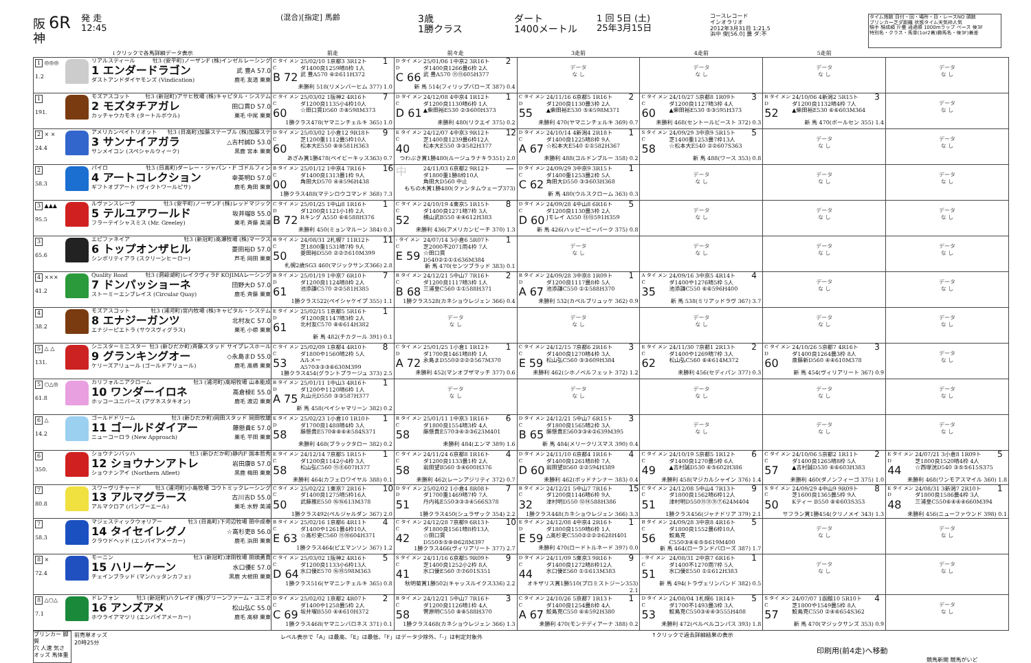阪 6R
神
発 走
12:45
(混合)[指定] 馬齢
3歳
1勝クラス
ダート
1400メートル
1 回 5日 (土)
25年3月15日
コースレコード
インオラリオ
2012年3月31日 1:21.5
浜中 俊[56.0] 曇 ダ:不
タイム指数 日付・回・場所・日・レースNO 頭数
ブリンカー芝ダ距離 状態タイム天気枠人気
騎手 騎成績 斤量 通過順 1000mラップ ペース 後3F
特別名・クラス・馬重(1or2着)勝馬名・後3F)着差
| ↓クリックで各馬詳細データ表示 | 前走 | 前々走 | 3走前 | 4走前 | 5走前 | |
| --- | --- | --- | --- | --- | --- | --- |
| 1 ◎◎◎ 1.2 リアルスティール 牡3 (安平町)ノーザンF (株)インゼルレーシング 1 エンダードラゴン 武 豊A 57.0 ダストアンドダイヤモンズ (Vindication) 鹿毛 友道 栗東 | C タイ メン C B 72 25/02/10 1京都3 3R12ト ダ1400良1259晴8枠 1人 武 豊A570 ④②611H372 1 未勝利 518(リメンバーヒム 377) 1.0 | D タイ メン D C 66 25/01/06 1中京2 3R16ト ダ1400良1266曇6枠 2人 武 豊A570 ⑪⑪605H377 2 新 馬 514(フィリップバローズ 387) 0.4 | データ な し | データ な し | データ な し | データ な し |
| 1 191. モズアスコット 牡3 (新冠町)アサヒ牧場 (株)キャピタル・システム 2 モズタチアガレ 田口貫D 57.0 カッチャウカモネ (タートルボウル) 栗毛 中尾 栗東 | C タイ メン C 60 25/03/02 1阪神2 4R16ト ダ1200良1135小4枠10人 ☆田口貫D560 ⑦⑧598M373 7 1勝クラス478(ヤマニンチェルキ 365) 1.0 | D タイ メン C D 61 24/12/08 4中京4 1R12ト ダ1200良1130晴6枠 1人 ▲柴田裕E530 ②③600H373 1 未勝利 480(リクエイ 375) 0.2 | C タイ メン D 55 24/11/16 6京都5 1R16ト ダ1200良1130曇3枠 2人 ▲柴田裕E530 ⑤④598M371 2 未勝利 470(ヤマニンチェルキ 369) 0.7 | C タイ メン C 60 24/10/27 5京都8 1R09ト ダ1200良1127晴3枠 4人 ▲柴田裕E530 ⑤③595H373 3 未勝利 468(セントールビースト 372) 0.3 | B タイ メン D 52 24/10/06 4新潟2 5R15ト ダ1200良1132晴4枠 7人 ▲柴田裕E530 ⑥⑥603M364 3 新 馬 470(ボールセン 355) 1.4 | データ な し |
| 2 × × 24.4 アメリカンペイトリオット 牡3 (日高町)加藤ステーブル (株)加藤ステ 3 サンナイアガラ △吉村誠D 53.0 サンメイコン (スペシャルウィーク) 黒鹿 宮本 栗東 | D タイ メン C 60 25/03/02 1小倉12 9R18ト 芝1200重1112曇5枠10人 松本大E550 ⑧⑨581H363 9 あざみ賞1勝478(ベイビーキッス363) 0.7 | E タイ メン C 40 24/12/07 4中京3 9R12ト 芝1400良1239曇6枠12人 松本大E550 ③③582H377 12 つわぶき賞1勝480(ルージュラナキラ351) 2.0 | D タイ メン C A 67 24/10/14 4新潟4 2R18ト ダ1400良1225晴8枠 9人 ☆松本大E540 ①①582H367 1 未勝利 488(コルドンブルー 358) 0.2 | S タイ メン C 58 24/09/29 3中京9 5R15ト 芝1400重1253曇7枠13人 ☆松本大E540 ②②607S363 5 新 馬 488(ワース 353) 0.8 | データ な し | データ な し |
| 2 58.3 パイロ 牡3 (日高町)ダーレー・ジャパン・F ゴドルフィン 4 アートコレクション 幸英明D 57.0 ギフトオブアート (ヴィクトワールピサ) 鹿毛 角田 栗東 | B タイ メン C 00 25/01/12 1中京4 7R16ト ダ1400良1313曇1枠 9人 角田大D570 ④④596H438 16 1勝クラス488(マテンロウコマンド 368) 7.3 | 中 24/11/03 6京都2 9R12ト ダ1800重1勝8枠10人 角田大D560 中止 — もちの木賞1勝480(クァンタムウェーブ373) | D タイ メン C C 62 24/09/29 3中京9 3R15ト ダ1400重1253曇2枠 5人 角田大D550 ③③603H368 1 新 馬 480(ウルスクローム 363) 0.3 | データ な し | データ な し | データ な し |
| 3 ▲▲▲ 95.5 ルヴァンスレーヴ 牡3 (安平町)ノーザンF (株)レッドマジック 5 テルユアワールド 坂井瑠B 55.0 フラーテイシャスミス (Mr. Greeley) 栗毛 斉藤 美浦 | C タイ メン D B 72 25/01/25 1中山8 1R16ト ダ1200良1121小1枠 2人 Rキング A550 ⑥⑥588H376 1 未勝利 450(ミョンマルーン 384) 0.3 | C タイ メン C 52 24/10/19 4東京5 1R15ト ダ1400良1271晴7枠 3人 横山武B550 ④④612H383 8 未勝利 436(アメリカンビーチ 370) 1.3 | D タイ メン C D 60 24/09/28 4中山8 6R16ト ダ1200良1130曇3枠 2人 Jモレイ A550 ⑬⑬591H359 5 新 馬 426(ハッピーピーパーク 375) 0.8 | データ な し | データ な し | データ な し |
| 3 65.6 エピファネイア 牡3 (新冠町)高瀬牧場 (株)マークス 6 トップオンザヒル 菱田裕D 57.0 シンポリティアラ (スクリーンヒーロー) 芦毛 岡田 栗東 | B タイ メン C 50 24/08/31 2札幌7 11R12ト 芝1800重1531晴7枠 9人 菱田裕D550 ②②⑦610M399 11 札幌2歳SG3 460(マジックサンズ366) 2.8 | - タイ メン C E 59 24/07/14 3小倉6 5R07ト 芝2000不2071雨4枠 7人 ☆田口貫D540②①①①636M384 1 新 馬 470(センツブラッド 383) 0.1 | データ な し | データ な し | データ な し | データ な し |
| 4 ××× 41.2 Quality Road 牡3 (洞爺湖町)レイクヴィラF KOJIMAレーシング 7 ドンパッショーネ 団野大D 57.0 ストーミーエンブレイス (Circular Quay) 鹿毛 斉藤 栗東 | B タイ メン D 61 25/01/19 1中京7 6R10ト ダ1200良1124晴8枠 2人 池添謙C570 ②②581H385 7 1勝クラス522(ペイシャケイプ 355) 1.1 | B タイ メン C B 68 24/12/21 5中山7 7R16ト ダ1200良1117晴3枠 1人 三浦皇C560 ①①588H371 2 1勝クラス528(カネショウレジェン 366) 0.4 | B タイ メン D A 67 24/09/28 3中京8 1R09ト ダ1200良1117曇8枠 5人 池添謙C550 ①①588H370 1 未勝利 532(カペルブリュッケ 362) 0.9 | A タイ メン C 35 24/09/16 3中京5 4R14ト ダ1400や1276晴5枠 5人 池添謙C550 ⑥⑥596H400 4 新 馬 538(ミリアッドラヴ 367) 3.7 | データ な し | データ な し |
| 4 38.2 モズアスコット 牡3 (浦河町)宮内牧場 (株)キャピタル・システム 8 エナジーガンツ 北村友C 57.0 エナジーピエトラ (サウスヴィグラス) 栗毛 小椋 栗東 | E タイ メン D 61 25/02/15 1京都5 5R16ト ダ1200良1147晴3枠 2人 北村友C570 ⑧⑥614H382 1 新 馬 482(チカクール 391) 0.1 | データ な し | データ な し | データ な し | データ な し | データ な し |
| 5 △ △ 131. シニスターミニスター 牡3 (新ひだか町)斉藤スタッド サイプレスホール 9 グランキングオー ◇永島まD 55.0 ケリーズアリュール (ゴールドアリュール) 鹿毛 高橋 栗東 | C タイ メン C 53 25/02/09 1京都4 4R10ト ダ1800や1560晴2枠 5人 Aルメー A570③③③⑥630M399 8 1勝クラス454(グラントプラージュ 373) 2.5 | C タイ メン D A 72 25/01/25 1小倉1 1R12ト ダ1700良1461晴8枠 1人 永島まD550②②②②567M370 1 未勝利 452(マンオブザマッチ 377) 0.6 | C タイ メン C E 59 24/12/15 7京都6 2R16ト ダ1400良1270晴4枠 3人 松山弘C560 ③③609H384 3 未勝利 462(シホノベルフェット 372) 1.2 | E タイ メン C 62 24/11/30 7京都1 2R13ト ダ1400や1269晴7枠 3人 松山弘C560 ⑥④614M372 2 未勝利 456(セディパン 377) 0.3 | C タイ メン D 60 24/10/26 5京都7 4R16ト ダ1400良1264曇3枠 8人 斎藤新D560 ④④610M378 3 新 馬 454(ヴィリアリート 367) 0.9 | データ な し |
| 5 ○△◎ 61.8 カリフォルニアクローム 牡3 (浦河町)高昭牧場 山本能成 10 ワンダーイロネ 高倉稜E 55.0 ホッコーユニバース (アグネスタキオン) 鹿毛 渡辺 栗東 | B タイ メン D A 75 25/01/11 1中山3 4R16ト ダ1200や1120晴6枠 1人 丸山元D550 ③③587H377 1 新 馬 458(ペイシャマリーン 382) 0.2 | データ な し | データ な し | データ な し | データ な し | データ な し |
| 6 △ 14.2 ゴールドドリーム 牡3 (新ひだか町)岡田スタッド 岡田牧雄 11 ゴールドダイアー 藤懸貴E 57.0 ニューコーロラ (New Approach) 栗毛 平田 栗東 | E タイ メン D 58 25/02/23 1小倉10 1R10ト ダ1700良1488晴4枠 3人 藤懸貴E570⑧⑧⑥④584S371 1 未勝利 468(ブラックタロー 382) 0.2 | B タイ メン C 58 25/01/11 1中京3 1R16ト ダ1800良1554晴3枠 4人 藤懸貴E570③④③③623M401 6 未勝利 484(エンマ 389) 1.6 | D タイ メン C B 65 24/12/21 5中山7 6R15ト ダ1800良1565晴2枠 3人 藤懸貴E560③③④②639M395 3 新 馬 484(メリークリスマス 390) 0.4 | データ な し | データ な し | データ な し |
| 6 350. ショウナンバッハ 牡3 (新ひだか町)静内F 国本哲秀 12 ショウナンアトレ 岩田康B 57.0 ショウナンアイ (Northern Afleet) 黒鹿 梅田 栗東 | E タイ メン C 58 24/12/14 7京都5 1R15ト ダ1200良1142小4枠 3人 松山弘C560 ⑪⑧607H377 1 未勝利 464(カフェロワイヤル 388) 0.1 | C タイ メン C 58 24/11/24 6京都8 1R16ト ダ1200良1133曇1枠 2人 岩田望B560 ⑤④600H376 4 未勝利 462(レーンアジリティ 372) 0.7 | D タイ メン C D 60 24/11/10 6京都4 1R16ト ダ1400良1261晴8枠 7人 岩田望B560 ②②594H389 4 未勝利 462(ボッドナンナー 383) 0.4 | C タイ メン C 49 24/10/19 5京都5 1R12ト ダ1400良1270曇5枠 6人 ▲吉村誠D530 ⑥⑤602H386 6 未勝利 458(マジカルシャイン 376) 1.4 | C タイ メン C 57 24/10/06 5京都2 1R11ト ダ1400良1265晴8枠 5人 ▲吉村誠D530 ⑥⑥603H383 2 未勝利 460(ダノンフィーゴ 375) 1.0 | E タイ メン D 44 24/07/21 3小倉8 1R09ト 芝1800良1520晴4枠 4人 ☆西塚洸D540 ③⑤⑤615S375 5 未勝利 468(ワンモアスマイル 360) 1.8 |
| 7 80.8 スワーヴリチャード 牡3 (浦河町)小島牧場 コウトミックレーシング 13 アルマグラース 古川吉D 55.0 アルマクロア (パンプーエール) 栗毛 水野 美浦 | C タイ メン C 50 25/02/22 1東京7 2R16ト ダ1400良1275晴5枠16人 武藤雅E550 ⑯⑯613M378 10 1勝クラス492(ペルジャルダン 367) 2.0 | D タイ メン D 51 25/02/02 1小倉4 8R08ト ダ1700重1469晴7枠 7人 丹内祐E550③③③④566S378 7 1勝クラス450(シュラザック 354) 2.2 | B タイ メン C 32 24/12/21 5中山7 7R16ト ダ1200良1146晴6枠 9人 津村明D550 ⑫⑭588H386 15 1勝クラス448(カネショウレジェン 366) 3.3 | C タイ メン C 51 24/12/08 5中山4 7R13ト ダ1800良1562晴6枠12人 津村明D550⑪⑪⑨⑦624M404 9 1勝クラス456(ジャナドリア 379) 2.1 | S タイ メン C 50 24/09/29 4中山9 9R09ト 芝1600良1365曇5枠 9人 Kティー B550 ⑧⑥603S353 8 サフラン賞1勝454(クリノメイ 343) 1.3 | E タイ メン D 48 24/08/31 3新潟7 2R10ト ダ1800良1586曇4枠 3人 三浦皇C550⑥④④④660M394 1 未勝利 456(ニューファウンド 398) 0.1 |
| 7 58.3 マジェスティックウォリアー 牡3 (日高町)下河辺牧場 田中成奉 14 タイセイレグノ ☆高杉吏B 56.0 クラウドヘッド (エンパイアメーカー) 鹿毛 浜田 栗東 | B タイ メン C E 63 25/02/16 1京都6 4R11ト ダ1400や1261曇4枠10人 ☆高杉吏C560 ⑪⑩604H371 4 1勝クラス464(ピエマンソン 367) 1.2 | C タイ メン C 42 24/12/28 7京都9 6R13ト ダ1800良1561晴8枠13人 ☆田口貫D550⑤⑤⑨⑩628M397 10 1勝クラス466(ヴィリアリート 377) 2.7 | E タイ メン D E 59 24/12/08 4中京4 2R16ト ダ1800良1559晴6枠 1人 △高杉吏C550②②②②628H401 1 未勝利 470(ロードトルネード 397) 0.0 | B タイ メン C 56 24/09/28 3中京8 4R16ト ダ1800良1552曇6枠10人 鮫島克C550③④⑥⑤⑤619M400 5 新 馬 464(ローランドバローズ 387) 1.7 | データ な し | データ な し |
| 8 × 72.4 モーニン 牡3 (新冠町)津田牧場 田頭勇貴 15 ハリーケーン 水口優E 57.0 チェインブラッド (マンハッタンカフェ) 黒鹿 大根田 栗東 | C タイ メン C D 64 25/03/02 1阪神2 4R16ト ダ1200良1133小6枠13人 水口優E570 ⑯⑮598M363 5 1勝クラス516(ヤマニンチェルキ 365) 0.8 | S タイ メン C 41 24/11/16 6京都5 9R09ト 芝1400良1252小2枠 8人 水口優E560 ⑦⑦601S351 9 秋明菊賞1勝502(キャッスルイクス336) 2.2 | D タイ メン C 44 24/11/09 5東京3 9R16ト ダ1400良1272晴8枠12人 水口優E560 ①①613M383 9 オキザリス賞1勝510(プロミストジーン353) 2.1 | - タイ メン C 51 24/08/31 2中京7 6R16ト ダ1400不1270雨7枠 5人 水口優E550 ①①612H383 1 新 馬 494(トラヴェリンバンド 382) 0.5 | データ な し | データ な し |
| 8 △○△ 7.1 ドレフォン 牡3 (新冠町)ハクレイF (株)グリーンファーム・ユニオ 16 アンズアメ 松山弘C 55.0 ホウライアマツリ (エンパイアメーカー) 鹿毛 高柳 栗東 | D タイ メン C C 69 25/02/02 1京都2 4R07ト ダ1400や1258曇5枠 2人 坂井瑠B550 ④④610H372 2 1勝クラス468(ヤマニンバロネス 371) 0.1 | B タイ メン C 58 24/12/21 5中山7 7R16ト ダ1200良1126晴1枠 4人 菅原明C550 ⑧⑧588H370 3 1勝クラス468(カネショウレジェン 366) 1.3 | C タイ メン C A 67 24/10/26 5京都7 1R13ト ダ1400良1254曇8枠 4人 鮫島克C550 ⑥⑥592H380 1 未勝利 470(モンテディアーナ 388) 0.2 | D タイ メン C 53 24/08/04 1札幌6 1R14ト ダ1700不1493曇3枠 3人 鮫島克C550③④④③555H408 5 未勝利 472(ベルベルコンパス 393) 1.8 | S タイ メン C 57 24/07/07 1函館10 5R10ト 芝1800や1549曇5枠 8人 鮫島克C550 ②④⑥654S362 4 新 馬 470(マジックサンズ 353) 0.9 | データ な し |
ブリンカー 脚質
穴 人速 気さ
オッズ 馬体重
前売単オッズ
20時25分
レベル表示で「A」は最高、「E」は最低、「F」はデータ少除外、「-」は判定対象外 ↑クリックで過去詳細結果の表示
印刷用(前4走)へ移動
競馬新聞 競馬がいど